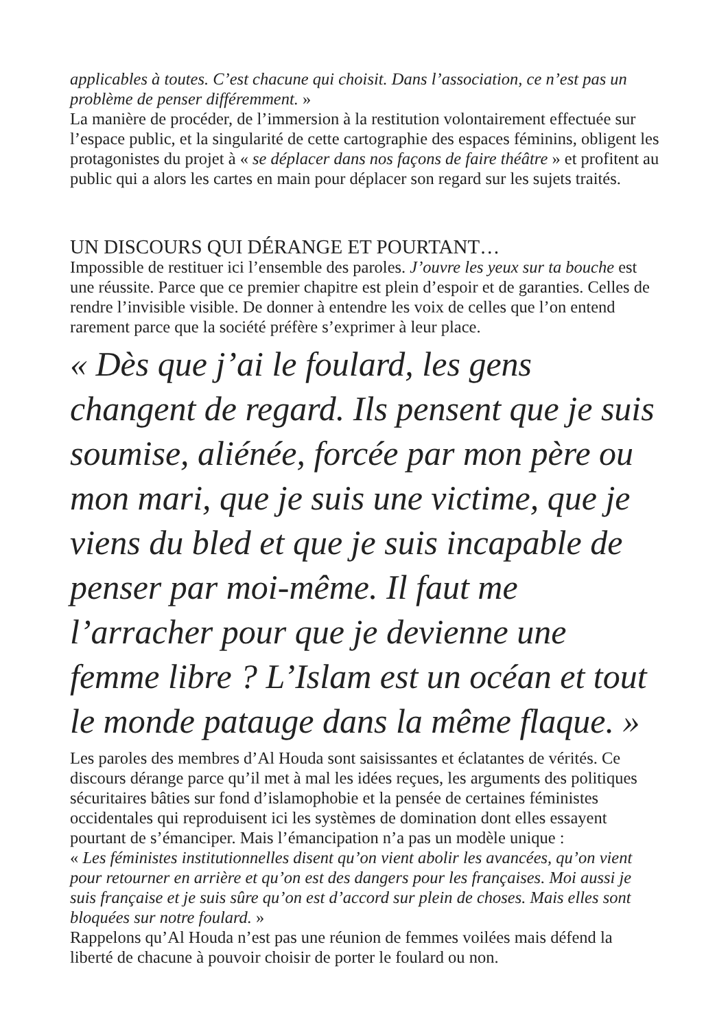applicables à toutes. C’est chacune qui choisit. Dans l’association, ce n’est pas un problème de penser différemment. »
La manière de procéder, de l’immersion à la restitution volontairement effectuée sur l’espace public, et la singularité de cette cartographie des espaces féminins, obligent les protagonistes du projet à « se déplacer dans nos façons de faire théâtre » et profitent au public qui a alors les cartes en main pour déplacer son regard sur les sujets traités.
UN DISCOURS QUI DÉRANGE ET POURTANT…
Impossible de restituer ici l’ensemble des paroles. J’ouvre les yeux sur ta bouche est une réussite. Parce que ce premier chapitre est plein d’espoir et de garanties. Celles de rendre l’invisible visible. De donner à entendre les voix de celles que l’on entend rarement parce que la société préfère s’exprimer à leur place.
« Dès que j’ai le foulard, les gens changent de regard. Ils pensent que je suis soumise, aliénée, forcée par mon père ou mon mari, que je suis une victime, que je viens du bled et que je suis incapable de penser par moi-même. Il faut me l’arracher pour que je devienne une femme libre ? L’Islam est un océan et tout le monde patauge dans la même flaque. »
Les paroles des membres d’Al Houda sont saisissantes et éclatantes de vérités. Ce discours dérange parce qu’il met à mal les idées reçues, les arguments des politiques sécuritaires bâties sur fond d’islamophobie et la pensée de certaines féministes occidentales qui reproduisent ici les systèmes de domination dont elles essayent pourtant de s’émanciper. Mais l’émancipation n’a pas un modèle unique :
« Les féministes institutionnelles disent qu’on vient abolir les avancées, qu’on vient pour retourner en arrière et qu’on est des dangers pour les françaises. Moi aussi je suis française et je suis sûre qu’on est d’accord sur plein de choses. Mais elles sont bloquées sur notre foulard. »
Rappelons qu’Al Houda n’est pas une réunion de femmes voilées mais défend la liberté de chacune à pouvoir choisir de porter le foulard ou non.